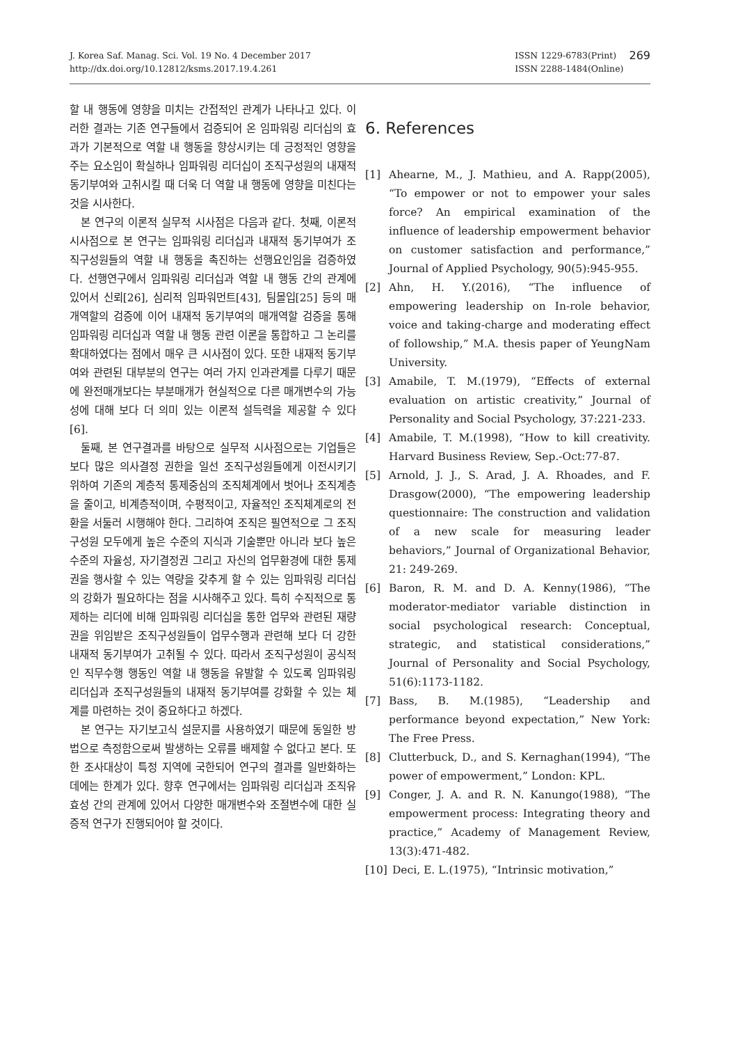J. Korea Saf. Manag. Sci. Vol. 19 No. 4 December 2017
http://dx.doi.org/10.12812/ksms.2017.19.4.261
ISSN 1229-6783(Print)
ISSN 2288-1484(Online)
269
할 내 행동에 영향을 미치는 간접적인 관계가 나타나고 있다. 이러한 결과는 기존 연구들에서 검증되어 온 임파워링 리더십의 효과가 기본적으로 역할 내 행동을 향상시키는 데 긍정적인 영향을 주는 요소임이 확실하나 임파워링 리더십이 조직구성원의 내재적 동기부여와 고취시킬 때 더욱 더 역할 내 행동에 영향을 미친다는 것을 시사한다.
본 연구의 이론적 실무적 시사점은 다음과 같다. 첫째, 이론적 시사점으로 본 연구는 임파워링 리더십과 내재적 동기부여가 조직구성원들의 역할 내 행동을 촉진하는 선행요인임을 검증하였다. 선행연구에서 임파워링 리더십과 역할 내 행동 간의 관계에 있어서 신뢰[26], 심리적 임파워먼트[43], 팀몰입[25] 등의 매개역할의 검증에 이어 내재적 동기부여의 매개역할 검증을 통해 임파워링 리더십과 역할 내 행동 관련 이론을 통합하고 그 논리를 확대하였다는 점에서 매우 큰 시사점이 있다. 또한 내재적 동기부여와 관련된 대부분의 연구는 여러 가지 인과관계를 다루기 때문에 완전매개보다는 부분매개가 현실적으로 다른 매개변수의 가능성에 대해 보다 더 의미 있는 이론적 설득력을 제공할 수 있다[6].
둘째, 본 연구결과를 바탕으로 실무적 시사점으로는 기업들은 보다 많은 의사결정 권한을 일선 조직구성원들에게 이전시키기 위하여 기존의 계층적 통제중심의 조직체계에서 벗어나 조직계층을 줄이고, 비계층적이며, 수평적이고, 자율적인 조직체계로의 전환을 서둘러 시행해야 한다. 그리하여 조직은 필연적으로 그 조직구성원 모두에게 높은 수준의 지식과 기술뿐만 아니라 보다 높은 수준의 자율성, 자기결정권 그리고 자신의 업무환경에 대한 통제권을 행사할 수 있는 역량을 갖추게 할 수 있는 임파워링 리더십의 강화가 필요하다는 점을 시사해주고 있다. 특히 수직적으로 통제하는 리더에 비해 임파워링 리더십을 통한 업무와 관련된 재량권을 위임받은 조직구성원들이 업무수행과 관련해 보다 더 강한 내재적 동기부여가 고취될 수 있다. 따라서 조직구성원이 공식적인 직무수행 행동인 역할 내 행동을 유발할 수 있도록 임파워링 리더십과 조직구성원들의 내재적 동기부여를 강화할 수 있는 체계를 마련하는 것이 중요하다고 하겠다.
본 연구는 자기보고식 설문지를 사용하였기 때문에 동일한 방법으로 측정함으로써 발생하는 오류를 배제할 수 없다고 본다. 또한 조사대상이 특정 지역에 국한되어 연구의 결과를 일반화하는 데에는 한계가 있다. 향후 연구에서는 임파워링 리더십과 조직유효성 간의 관계에 있어서 다양한 매개변수와 조절변수에 대한 실증적 연구가 진행되어야 할 것이다.
6. References
[1] Ahearne, M., J. Mathieu, and A. Rapp(2005), “To empower or not to empower your sales force? An empirical examination of the influence of leadership empowerment behavior on customer satisfaction and performance,” Journal of Applied Psychology, 90(5):945-955.
[2] Ahn, H. Y.(2016), “The influence of empowering leadership on In-role behavior, voice and taking-charge and moderating effect of followship,” M.A. thesis paper of YeungNam University.
[3] Amabile, T. M.(1979), “Effects of external evaluation on artistic creativity,” Journal of Personality and Social Psychology, 37:221-233.
[4] Amabile, T. M.(1998), “How to kill creativity. Harvard Business Review, Sep.-Oct:77-87.
[5] Arnold, J. J., S. Arad, J. A. Rhoades, and F. Drasgow(2000), “The empowering leadership questionnaire: The construction and validation of a new scale for measuring leader behaviors,” Journal of Organizational Behavior, 21: 249-269.
[6] Baron, R. M. and D. A. Kenny(1986), “The moderator-mediator variable distinction in social psychological research: Conceptual, strategic, and statistical considerations,” Journal of Personality and Social Psychology, 51(6):1173-1182.
[7] Bass, B. M.(1985), “Leadership and performance beyond expectation,” New York: The Free Press.
[8] Clutterbuck, D., and S. Kernaghan(1994), “The power of empowerment,” London: KPL.
[9] Conger, J. A. and R. N. Kanungo(1988), “The empowerment process: Integrating theory and practice,” Academy of Management Review, 13(3):471-482.
[10] Deci, E. L.(1975), “Intrinsic motivation,”